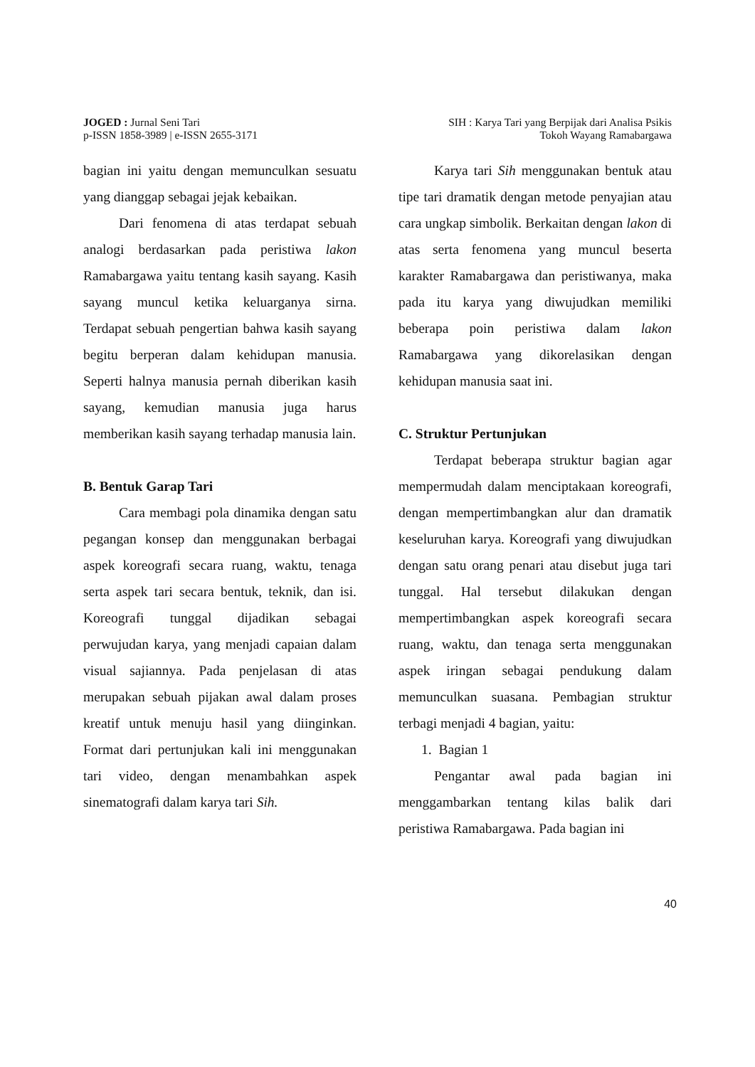JOGED : Jurnal Seni Tari
p-ISSN 1858-3989 | e-ISSN 2655-3171
SIH : Karya Tari yang Berpijak dari Analisa Psikis
Tokoh Wayang Ramabargawa
bagian ini yaitu dengan memunculkan sesuatu yang dianggap sebagai jejak kebaikan.
Dari fenomena di atas terdapat sebuah analogi berdasarkan pada peristiwa lakon Ramabargawa yaitu tentang kasih sayang. Kasih sayang muncul ketika keluarganya sirna. Terdapat sebuah pengertian bahwa kasih sayang begitu berperan dalam kehidupan manusia. Seperti halnya manusia pernah diberikan kasih sayang, kemudian manusia juga harus memberikan kasih sayang terhadap manusia lain.
B. Bentuk Garap Tari
Cara membagi pola dinamika dengan satu pegangan konsep dan menggunakan berbagai aspek koreografi secara ruang, waktu, tenaga serta aspek tari secara bentuk, teknik, dan isi. Koreografi tunggal dijadikan sebagai perwujudan karya, yang menjadi capaian dalam visual sajiannya. Pada penjelasan di atas merupakan sebuah pijakan awal dalam proses kreatif untuk menuju hasil yang diinginkan. Format dari pertunjukan kali ini menggunakan tari video, dengan menambahkan aspek sinematografi dalam karya tari Sih.
Karya tari Sih menggunakan bentuk atau tipe tari dramatik dengan metode penyajian atau cara ungkap simbolik. Berkaitan dengan lakon di atas serta fenomena yang muncul beserta karakter Ramabargawa dan peristiwanya, maka pada itu karya yang diwujudkan memiliki beberapa poin peristiwa dalam lakon Ramabargawa yang dikorelasikan dengan kehidupan manusia saat ini.
C. Struktur Pertunjukan
Terdapat beberapa struktur bagian agar mempermudah dalam menciptakaan koreografi, dengan mempertimbangkan alur dan dramatik keseluruhan karya. Koreografi yang diwujudkan dengan satu orang penari atau disebut juga tari tunggal. Hal tersebut dilakukan dengan mempertimbangkan aspek koreografi secara ruang, waktu, dan tenaga serta menggunakan aspek iringan sebagai pendukung dalam memunculkan suasana. Pembagian struktur terbagi menjadi 4 bagian, yaitu:
1. Bagian 1
Pengantar awal pada bagian ini menggambarkan tentang kilas balik dari peristiwa Ramabargawa. Pada bagian ini
40